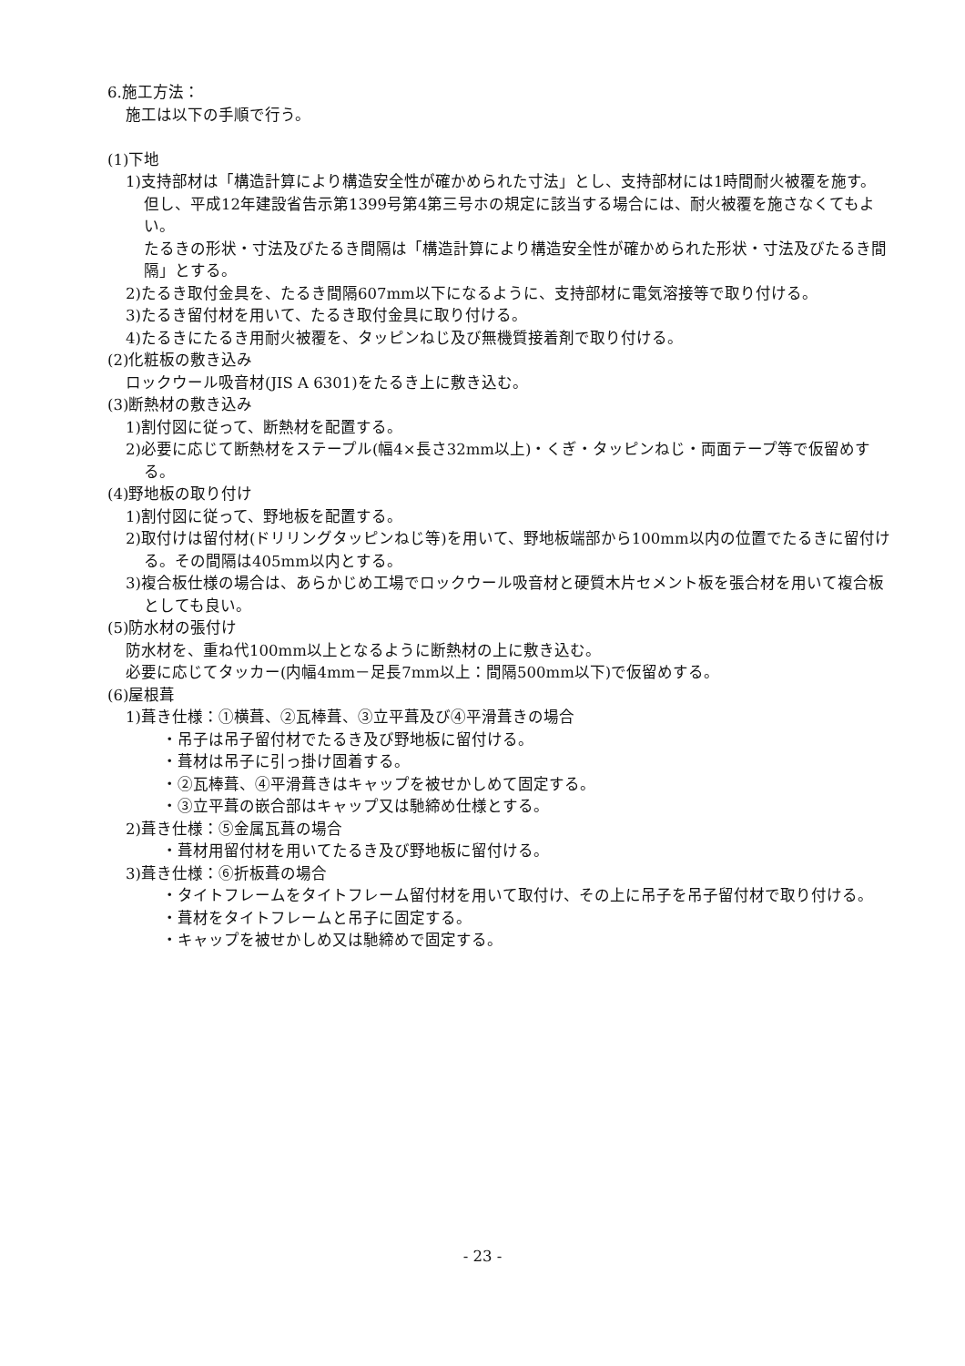6.施工方法：
施工は以下の手順で行う。
(1)下地
1)支持部材は「構造計算により構造安全性が確かめられた寸法」とし、支持部材には1時間耐火被覆を施す。但し、平成12年建設省告示第1399号第4第三号ホの規定に該当する場合には、耐火被覆を施さなくてもよい。
たるきの形状・寸法及びたるき間隔は「構造計算により構造安全性が確かめられた形状・寸法及びたるき間隔」とする。
2)たるき取付金具を、たるき間隔607mm以下になるように、支持部材に電気溶接等で取り付ける。
3)たるき留付材を用いて、たるき取付金具に取り付ける。
4)たるきにたるき用耐火被覆を、タッピンねじ及び無機質接着剤で取り付ける。
(2)化粧板の敷き込み
ロックウール吸音材(JIS A 6301)をたるき上に敷き込む。
(3)断熱材の敷き込み
1)割付図に従って、断熱材を配置する。
2)必要に応じて断熱材をステープル(幅4×長さ32mm以上)・くぎ・タッピンねじ・両面テープ等で仮留めする。
(4)野地板の取り付け
1)割付図に従って、野地板を配置する。
2)取付けは留付材(ドリリングタッピンねじ等)を用いて、野地板端部から100mm以内の位置でたるきに留付ける。その間隔は405mm以内とする。
3)複合板仕様の場合は、あらかじめ工場でロックウール吸音材と硬質木片セメント板を張合材を用いて複合板としても良い。
(5)防水材の張付け
防水材を、重ね代100mm以上となるように断熱材の上に敷き込む。
必要に応じてタッカー(内幅4mm－足長7mm以上：間隔500mm以下)で仮留めする。
(6)屋根葺
1)葺き仕様：①横葺、②瓦棒葺、③立平葺及び④平滑葺きの場合
・吊子は吊子留付材でたるき及び野地板に留付ける。
・葺材は吊子に引っ掛け固着する。
・②瓦棒葺、④平滑葺きはキャップを被せかしめて固定する。
・③立平葺の嵌合部はキャップ又は馳締め仕様とする。
2)葺き仕様：⑤金属瓦葺の場合
・葺材用留付材を用いてたるき及び野地板に留付ける。
3)葺き仕様：⑥折板葺の場合
・タイトフレームをタイトフレーム留付材を用いて取付け、その上に吊子を吊子留付材で取り付ける。
・葺材をタイトフレームと吊子に固定する。
・キャップを被せかしめ又は馳締めで固定する。
- 23 -